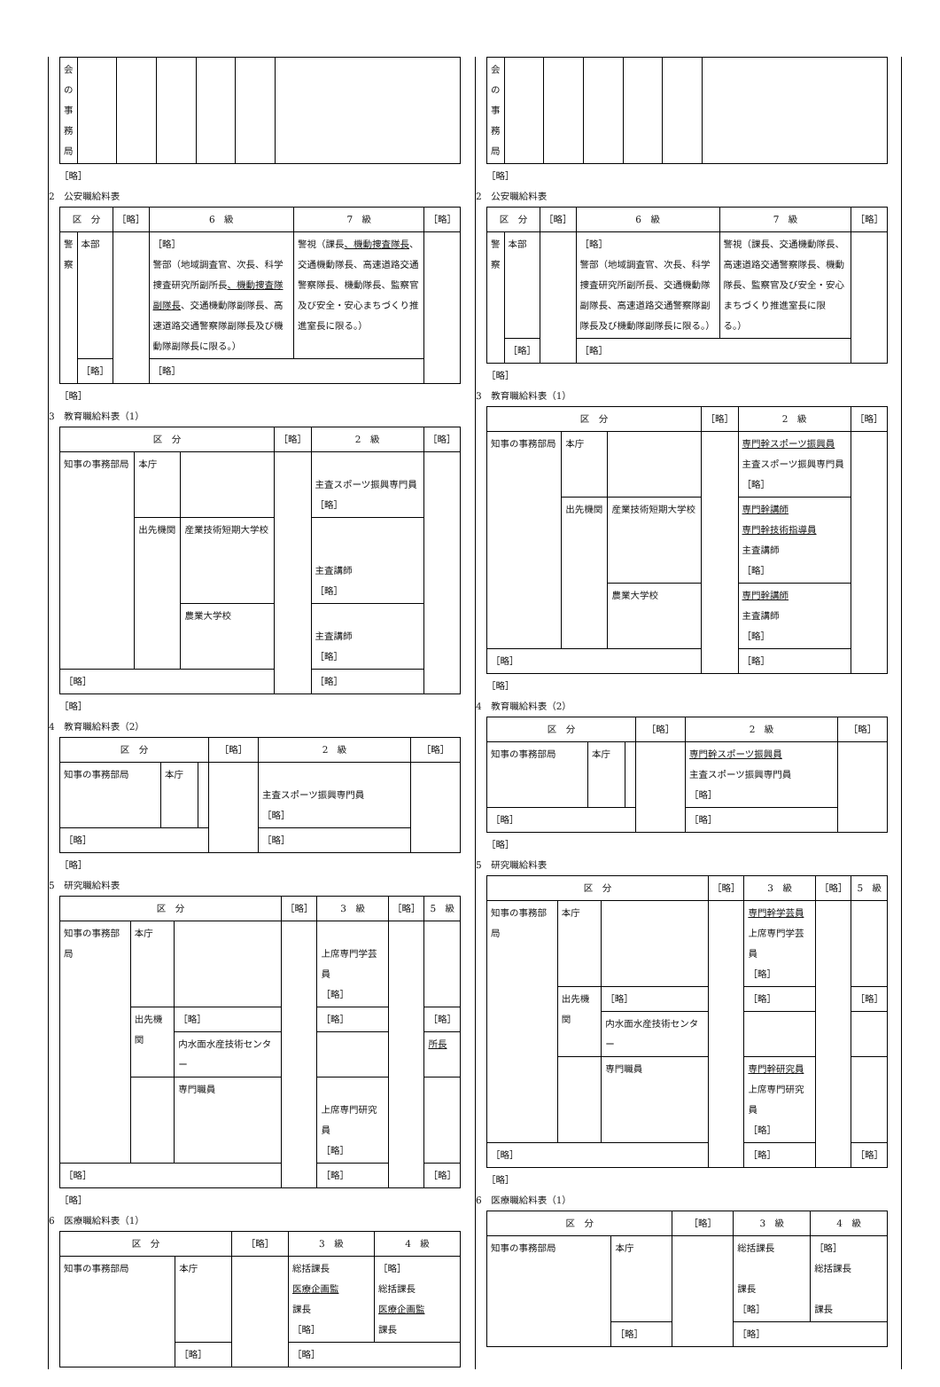| 会 の 事 務 局 | | | | | | |
［略］
2　公安職給料表
| 区 分 | | ［略］ | 6 級 | 7 級 | ［略］ |
| --- | --- | --- | --- | --- | --- |
| 警 察 | 本部 | | ［略］ 警部（地域調査官、次長、科学捜査研究所副所長 、機動捜査隊副隊長 、交通機動隊副隊長、高速道路交通警察隊副隊長及び機動隊副隊長に限る。） | 警視（課長 、機動捜査隊長 、交通機動隊長、高速道路交通警察隊長、機動隊長、監察官及び安全・安心まちづくり推進室長に限る。） | |
| | ［略］ | | ［略］ | | |
［略］
3　教育職給料表（1）
| 区 分 | | | ［略］ | 2 級 | ［略］ |
| --- | --- | --- | --- | --- | --- |
| 知事の事務部局 | 本庁 | | | 主査スポーツ振興専門員 ［略］ | |
| | 出先機関 | 産業技術短期大学校 | | 主査講師 ［略］ | |
| | | 農業大学校 | | 主査講師 ［略］ | |
| ［略］ | | | | ［略］ | |
［略］
4　教育職給料表（2）
| 区 分 | | | ［略］ | 2 級 | ［略］ |
| --- | --- | --- | --- | --- | --- |
| 知事の事務部局 | 本庁 | | | 主査スポーツ振興専門員 ［略］ | |
| ［略］ | | | | ［略］ | |
［略］
5　研究職給料表
| 区 分 | | | ［略］ | 3 級 | ［略］ | 5 級 |
| --- | --- | --- | --- | --- | --- | --- |
| 知事の事務部局 | 本庁 | | | 上席専門学芸員 ［略］ | | |
| | 出先機関 | ［略］ | | ［略］ | | ［略］ |
| | | 内水面水産技術センター | | | | 所長 |
| | | 専門職員 | | 上席専門研究員 ［略］ | | |
| ［略］ | | | | ［略］ | | ［略］ |
［略］
6　医療職給料表（1）
| 区 分 | | ［略］ | 3 級 | 4 級 |
| --- | --- | --- | --- | --- |
| 知事の事務部局 | 本庁 | | 総括課長 医療企画監 課長 ［略］ | ［略］ 総括課長 医療企画監 課長 |
| | ［略］ | | ［略］ | |
| 会 の 事 務 局 | | | | | | |
［略］
2　公安職給料表
| 区 分 | | ［略］ | 6 級 | 7 級 | ［略］ |
| --- | --- | --- | --- | --- | --- |
| 警 察 | 本部 | | ［略］ 警部（地域調査官、次長、科学捜査研究所副所長、交通機動隊副隊長、高速道路交通警察隊副隊長及び機動隊副隊長に限る。） | 警視（課長、交通機動隊長、高速道路交通警察隊長、機動隊長、監察官及び安全・安心まちづくり推進室長に限る。） | |
| | ［略］ | | ［略］ | | |
［略］
3　教育職給料表（1）
| 区 分 | | | ［略］ | 2 級 | ［略］ |
| --- | --- | --- | --- | --- | --- |
| 知事の事務部局 | 本庁 | | | 専門幹スポーツ振興員 主査スポーツ振興専門員 ［略］ | |
| | 出先機関 | 産業技術短期大学校 | | 専門幹講師 専門幹技術指導員 主査講師 ［略］ | |
| | | 農業大学校 | | 専門幹講師 主査講師 ［略］ | |
| ［略］ | | | | ［略］ | |
［略］
4　教育職給料表（2）
| 区 分 | | | ［略］ | 2 級 | ［略］ |
| --- | --- | --- | --- | --- | --- |
| 知事の事務部局 | 本庁 | | | 専門幹スポーツ振興員 主査スポーツ振興専門員 ［略］ | |
| ［略］ | | | | ［略］ | |
［略］
5　研究職給料表
| 区 分 | | | ［略］ | 3 級 | ［略］ | 5 級 |
| --- | --- | --- | --- | --- | --- | --- |
| 知事の事務部局 | 本庁 | | | 専門幹学芸員 上席専門学芸員 ［略］ | | |
| | 出先機関 | ［略］ | | ［略］ | | ［略］ |
| | | 内水面水産技術センター | | | | |
| | | 専門職員 | | 専門幹研究員 上席専門研究員 ［略］ | | |
| ［略］ | | | | ［略］ | | ［略］ |
［略］
6　医療職給料表（1）
| 区 分 | | ［略］ | 3 級 | 4 級 |
| --- | --- | --- | --- | --- |
| 知事の事務部局 | 本庁 | | 総括課長 課長 ［略］ | ［略］ 総括課長 課長 |
| | ［略］ | | ［略］ | |